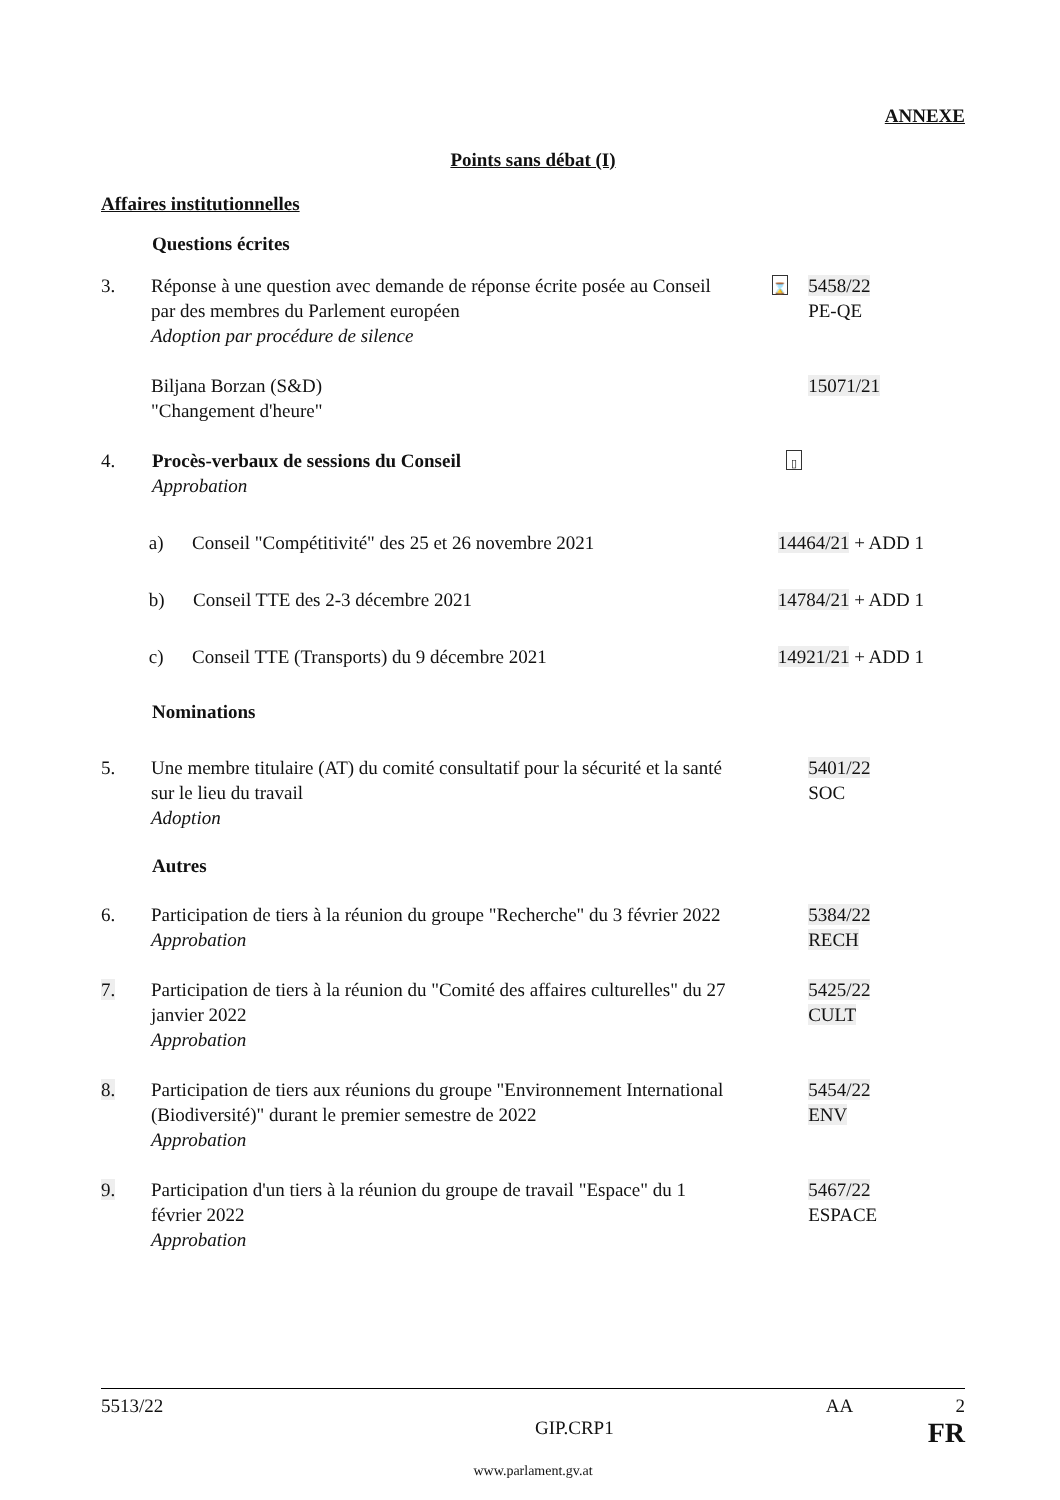ANNEXE
Points sans débat (I)
Affaires institutionnelles
Questions écrites
3. Réponse à une question avec demande de réponse écrite posée au Conseil par des membres du Parlement européen
Adoption par procédure de silence
⌛
5458/22
PE-QE
Biljana Borzan (S&D)
"Changement d'heure"
15071/21
4. Procès-verbaux de sessions du Conseil
Approbation
▯
a) Conseil "Compétitivité" des 25 et 26 novembre 2021
14464/21 + ADD 1
b) Conseil TTE des 2-3 décembre 2021 14784/21 + ADD 1
c) Conseil TTE (Transports) du 9 décembre 2021 14921/21 + ADD 1
Nominations
5. Une membre titulaire (AT) du comité consultatif pour la sécurité et la santé sur le lieu du travail
Adoption
5401/22
SOC
Autres
6. Participation de tiers à la réunion du groupe "Recherche" du 3 février 2022
Approbation
5384/22
RECH
7. Participation de tiers à la réunion du "Comité des affaires culturelles" du 27 janvier 2022
Approbation
5425/22
CULT
8. Participation de tiers aux réunions du groupe "Environnement International (Biodiversité)" durant le premier semestre de 2022
Approbation
5454/22
ENV
9. Participation d'un tiers à la réunion du groupe de travail "Espace" du 1 février 2022
Approbation
5467/22
ESPACE
5513/22 AA 2
GIP.CRP1 FR
www.parlament.gv.at